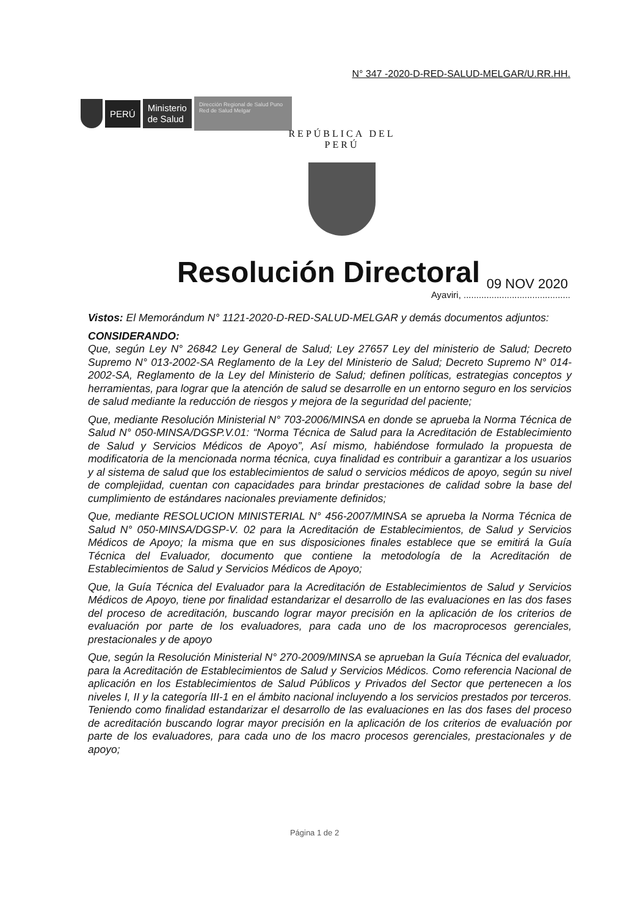N° 347 -2020-D-RED-SALUD-MELGAR/U.RR.HH.
PERÚ
Ministerio
de Salud
Dirección Regional de Salud Puno Red de Salud Melgar
REPÚBLICA DEL PERÚ
Resolución Directoral 09 NOV 2020
Ayaviri, ..........................................
Vistos: El Memorándum N° 1121-2020-D-RED-SALUD-MELGAR y demás documentos adjuntos:
CONSIDERANDO:
Que, según Ley N° 26842 Ley General de Salud; Ley 27657 Ley del ministerio de Salud; Decreto Supremo N° 013-2002-SA Reglamento de la Ley del Ministerio de Salud; Decreto Supremo N° 014-2002-SA, Reglamento de la Ley del Ministerio de Salud; definen políticas, estrategias conceptos y herramientas, para lograr que la atención de salud se desarrolle en un entorno seguro en los servicios de salud mediante la reducción de riesgos y mejora de la seguridad del paciente;
Que, mediante Resolución Ministerial N° 703-2006/MINSA en donde se aprueba la Norma Técnica de Salud N° 050-MINSA/DGSP.V.01: “Norma Técnica de Salud para la Acreditación de Establecimiento de Salud y Servicios Médicos de Apoyo”, Así mismo, habiéndose formulado la propuesta de modificatoria de la mencionada norma técnica, cuya finalidad es contribuir a garantizar a los usuarios y al sistema de salud que los establecimientos de salud o servicios médicos de apoyo, según su nivel de complejidad, cuentan con capacidades para brindar prestaciones de calidad sobre la base del cumplimiento de estándares nacionales previamente definidos;
Que, mediante RESOLUCION MINISTERIAL N° 456-2007/MINSA se aprueba la Norma Técnica de Salud N° 050-MINSA/DGSP-V. 02 para la Acreditación de Establecimientos, de Salud y Servicios Médicos de Apoyo; la misma que en sus disposiciones finales establece que se emitirá la Guía Técnica del Evaluador, documento que contiene la metodología de la Acreditación de Establecimientos de Salud y Servicios Médicos de Apoyo;
Que, la Guía Técnica del Evaluador para la Acreditación de Establecimientos de Salud y Servicios Médicos de Apoyo, tiene por finalidad estandarizar el desarrollo de las evaluaciones en las dos fases del proceso de acreditación, buscando lograr mayor precisión en la aplicación de los criterios de evaluación por parte de los evaluadores, para cada uno de los macroprocesos gerenciales, prestacionales y de apoyo
Que, según la Resolución Ministerial N° 270-2009/MINSA se aprueban la Guía Técnica del evaluador, para la Acreditación de Establecimientos de Salud y Servicios Médicos. Como referencia Nacional de aplicación en los Establecimientos de Salud Públicos y Privados del Sector que pertenecen a los niveles I, II y la categoría III-1 en el ámbito nacional incluyendo a los servicios prestados por terceros. Teniendo como finalidad estandarizar el desarrollo de las evaluaciones en las dos fases del proceso de acreditación buscando lograr mayor precisión en la aplicación de los criterios de evaluación por parte de los evaluadores, para cada uno de los macro procesos gerenciales, prestacionales y de apoyo;
Página 1 de 2